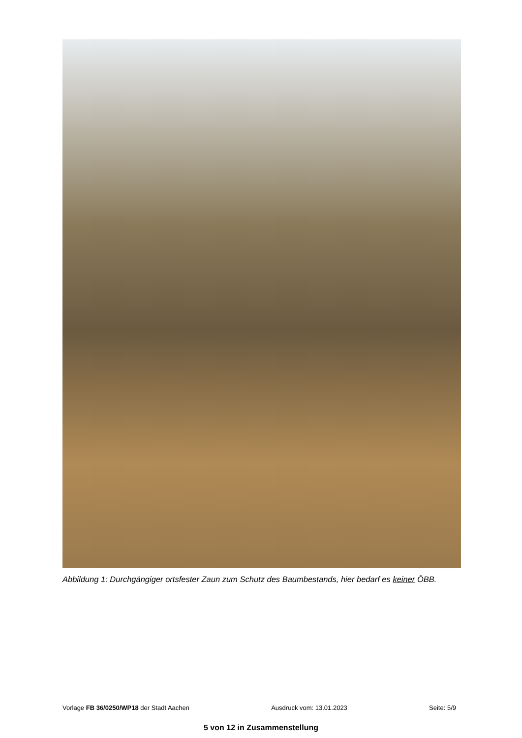Abbildung 1: Durchgängiger ortsfester Zaun zum Schutz des Baumbestands, hier bedarf es keiner ÖBB.
Vorlage FB 36/0250/WP18 der Stadt Aachen Ausdruck vom: 13.01.2023 Seite: 5/9
5 von 12 in Zusammenstellung